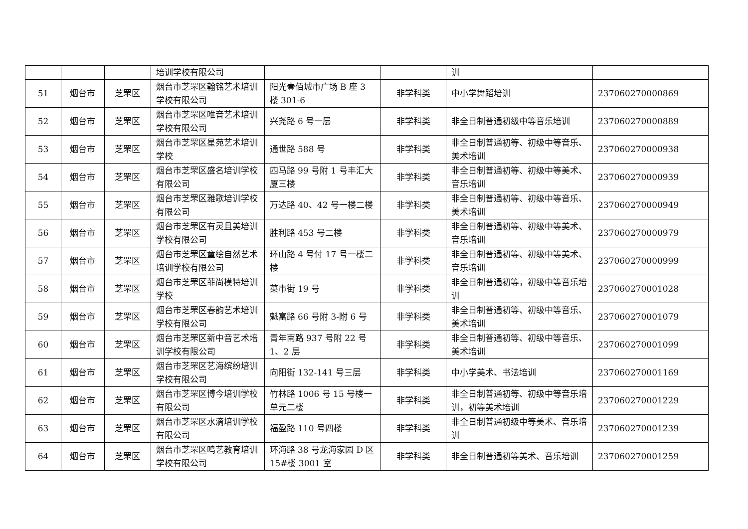| | | | 培训学校有限公司 | | | 训 | |
| 51 | 烟台市 | 芝罘区 | 烟台市芝罘区翰铭艺术培训学校有限公司 | 阳光壹佰城市广场 B 座 3 楼 301-6 | 非学科类 | 中小学舞蹈培训 | 237060270000869 |
| 52 | 烟台市 | 芝罘区 | 烟台市芝罘区唯音艺术培训学校有限公司 | 兴尧路 6 号一层 | 非学科类 | 非全日制普通初级中等音乐培训 | 237060270000889 |
| 53 | 烟台市 | 芝罘区 | 烟台市芝罘区星苑艺术培训学校 | 通世路 588 号 | 非学科类 | 非全日制普通初等、初级中等音乐、美术培训 | 237060270000938 |
| 54 | 烟台市 | 芝罘区 | 烟台市芝罘区盛名培训学校有限公司 | 四马路 99 号附 1 号丰汇大厦三楼 | 非学科类 | 非全日制普通初等、初级中等美术、音乐培训 | 237060270000939 |
| 55 | 烟台市 | 芝罘区 | 烟台市芝罘区雅歌培训学校有限公司 | 万达路 40、42 号一楼二楼 | 非学科类 | 非全日制普通初等、初级中等音乐、美术培训 | 237060270000949 |
| 56 | 烟台市 | 芝罘区 | 烟台市芝罘区有灵且美培训学校有限公司 | 胜利路 453 号二楼 | 非学科类 | 非全日制普通初等、初级中等美术、音乐培训 | 237060270000979 |
| 57 | 烟台市 | 芝罘区 | 烟台市芝罘区童绘自然艺术培训学校有限公司 | 环山路 4 号付 17 号一楼二楼 | 非学科类 | 非全日制普通初等、初级中等美术、音乐培训 | 237060270000999 |
| 58 | 烟台市 | 芝罘区 | 烟台市芝罘区菲尚模特培训学校 | 菜市街 19 号 | 非学科类 | 非全日制普通初等，初级中等音乐培训 | 237060270001028 |
| 59 | 烟台市 | 芝罘区 | 烟台市芝罘区春韵艺术培训学校有限公司 | 魁富路 66 号附 3-附 6 号 | 非学科类 | 非全日制普通初等、初级中等音乐、美术培训 | 237060270001079 |
| 60 | 烟台市 | 芝罘区 | 烟台市芝罘区新中音艺术培训学校有限公司 | 青年南路 937 号附 22 号 1、2 层 | 非学科类 | 非全日制普通初等、初级中等音乐、美术培训 | 237060270001099 |
| 61 | 烟台市 | 芝罘区 | 烟台市芝罘区艺海缤纷培训学校有限公司 | 向阳街 132-141 号三层 | 非学科类 | 中小学美术、书法培训 | 237060270001169 |
| 62 | 烟台市 | 芝罘区 | 烟台市芝罘区博今培训学校有限公司 | 竹林路 1006 号 15 号楼一单元二楼 | 非学科类 | 非全日制普通初等、初级中等音乐培训，初等美术培训 | 237060270001229 |
| 63 | 烟台市 | 芝罘区 | 烟台市芝罘区水滴培训学校有限公司 | 福盈路 110 号四楼 | 非学科类 | 非全日制普通初级中等美术、音乐培训 | 237060270001239 |
| 64 | 烟台市 | 芝罘区 | 烟台市芝罘区鸣艺教育培训学校有限公司 | 环海路 38 号龙海家园 D 区 15#楼 3001 室 | 非学科类 | 非全日制普通初等美术、音乐培训 | 237060270001259 |